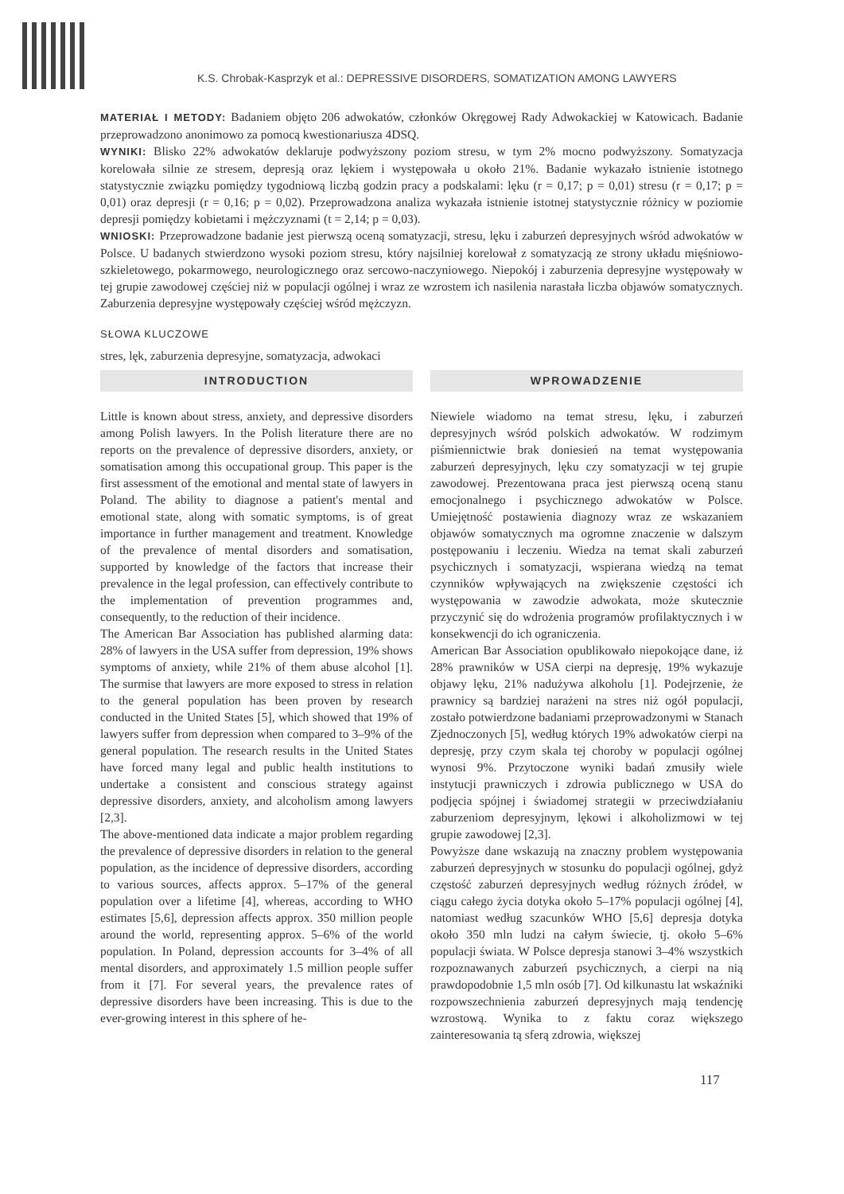K.S. Chrobak-Kasprzyk et al.: DEPRESSIVE DISORDERS, SOMATIZATION AMONG LAWYERS
MATERIAŁ I METODY: Badaniem objęto 206 adwokatów, członków Okręgowej Rady Adwokackiej w Katowicach. Badanie przeprowadzono anonimowo za pomocą kwestionariusza 4DSQ.
WYNIKI: Blisko 22% adwokatów deklaruje podwyższony poziom stresu, w tym 2% mocno podwyższony. Somatyzacja korelowała silnie ze stresem, depresją oraz lękiem i występowała u około 21%. Badanie wykazało istnienie istotnego statystycznie związku pomiędzy tygodniową liczbą godzin pracy a podskalami: lęku (r = 0,17; p = 0,01) stresu (r = 0,17; p = 0,01) oraz depresji (r = 0,16; p = 0,02). Przeprowadzona analiza wykazała istnienie istotnej statystycznie różnicy w poziomie depresji pomiędzy kobietami i mężczyznami (t = 2,14; p = 0,03).
WNIOSKI: Przeprowadzone badanie jest pierwszą oceną somatyzacji, stresu, lęku i zaburzeń depresyjnych wśród adwokatów w Polsce. U badanych stwierdzono wysoki poziom stresu, który najsilniej korelował z somatyzacją ze strony układu mięśniowo-szkieletowego, pokarmowego, neurologicznego oraz sercowo-naczyniowego. Niepokój i zaburzenia depresyjne występowały w tej grupie zawodowej częściej niż w populacji ogólnej i wraz ze wzrostem ich nasilenia narastała liczba objawów somatycznych. Zaburzenia depresyjne występowały częściej wśród mężczyzn.
SŁOWA KLUCZOWE
stres, lęk, zaburzenia depresyjne, somatyzacja, adwokaci
INTRODUCTION
Little is known about stress, anxiety, and depressive disorders among Polish lawyers. In the Polish literature there are no reports on the prevalence of depressive disorders, anxiety, or somatisation among this occupational group. This paper is the first assessment of the emotional and mental state of lawyers in Poland. The ability to diagnose a patient's mental and emotional state, along with somatic symptoms, is of great importance in further management and treatment. Knowledge of the prevalence of mental disorders and somatisation, supported by knowledge of the factors that increase their prevalence in the legal profession, can effectively contribute to the implementation of prevention programmes and, consequently, to the reduction of their incidence.
The American Bar Association has published alarming data: 28% of lawyers in the USA suffer from depression, 19% shows symptoms of anxiety, while 21% of them abuse alcohol [1]. The surmise that lawyers are more exposed to stress in relation to the general population has been proven by research conducted in the United States [5], which showed that 19% of lawyers suffer from depression when compared to 3–9% of the general population. The research results in the United States have forced many legal and public health institutions to undertake a consistent and conscious strategy against depressive disorders, anxiety, and alcoholism among lawyers [2,3].
The above-mentioned data indicate a major problem regarding the prevalence of depressive disorders in relation to the general population, as the incidence of depressive disorders, according to various sources, affects approx. 5–17% of the general population over a lifetime [4], whereas, according to WHO estimates [5,6], depression affects approx. 350 million people around the world, representing approx. 5–6% of the world population. In Poland, depression accounts for 3–4% of all mental disorders, and approximately 1.5 million people suffer from it [7]. For several years, the prevalence rates of depressive disorders have been increasing. This is due to the ever-growing interest in this sphere of he-
WPROWADZENIE
Niewiele wiadomo na temat stresu, lęku, i zaburzeń depresyjnych wśród polskich adwokatów. W rodzimym piśmiennictwie brak doniesień na temat występowania zaburzeń depresyjnych, lęku czy somatyzacji w tej grupie zawodowej. Prezentowana praca jest pierwszą oceną stanu emocjonalnego i psychicznego adwokatów w Polsce. Umiejętność postawienia diagnozy wraz ze wskazaniem objawów somatycznych ma ogromne znaczenie w dalszym postępowaniu i leczeniu. Wiedza na temat skali zaburzeń psychicznych i somatyzacji, wspierana wiedzą na temat czynników wpływających na zwiększenie częstości ich występowania w zawodzie adwokata, może skutecznie przyczynić się do wdrożenia programów profilaktycznych i w konsekwencji do ich ograniczenia.
American Bar Association opublikowało niepokojące dane, iż 28% prawników w USA cierpi na depresję, 19% wykazuje objawy lęku, 21% nadużywa alkoholu [1]. Podejrzenie, że prawnicy są bardziej narażeni na stres niż ogół populacji, zostało potwierdzone badaniami przeprowadzonymi w Stanach Zjednoczonych [5], według których 19% adwokatów cierpi na depresję, przy czym skala tej choroby w populacji ogólnej wynosi 9%. Przytoczone wyniki badań zmusiły wiele instytucji prawniczych i zdrowia publicznego w USA do podjęcia spójnej i świadomej strategii w przeciwdziałaniu zaburzeniom depresyjnym, lękowi i alkoholizmowi w tej grupie zawodowej [2,3].
Powyższe dane wskazują na znaczny problem występowania zaburzeń depresyjnych w stosunku do populacji ogólnej, gdyż częstość zaburzeń depresyjnych według różnych źródeł, w ciągu całego życia dotyka około 5–17% populacji ogólnej [4], natomiast według szacunków WHO [5,6] depresja dotyka około 350 mln ludzi na całym świecie, tj. około 5–6% populacji świata. W Polsce depresja stanowi 3–4% wszystkich rozpoznawanych zaburzeń psychicznych, a cierpi na nią prawdopodobnie 1,5 mln osób [7]. Od kilkunastu lat wskaźniki rozpowszechnienia zaburzeń depresyjnych mają tendencję wzrostową. Wynika to z faktu coraz większego zainteresowania tą sferą zdrowia, większej
117